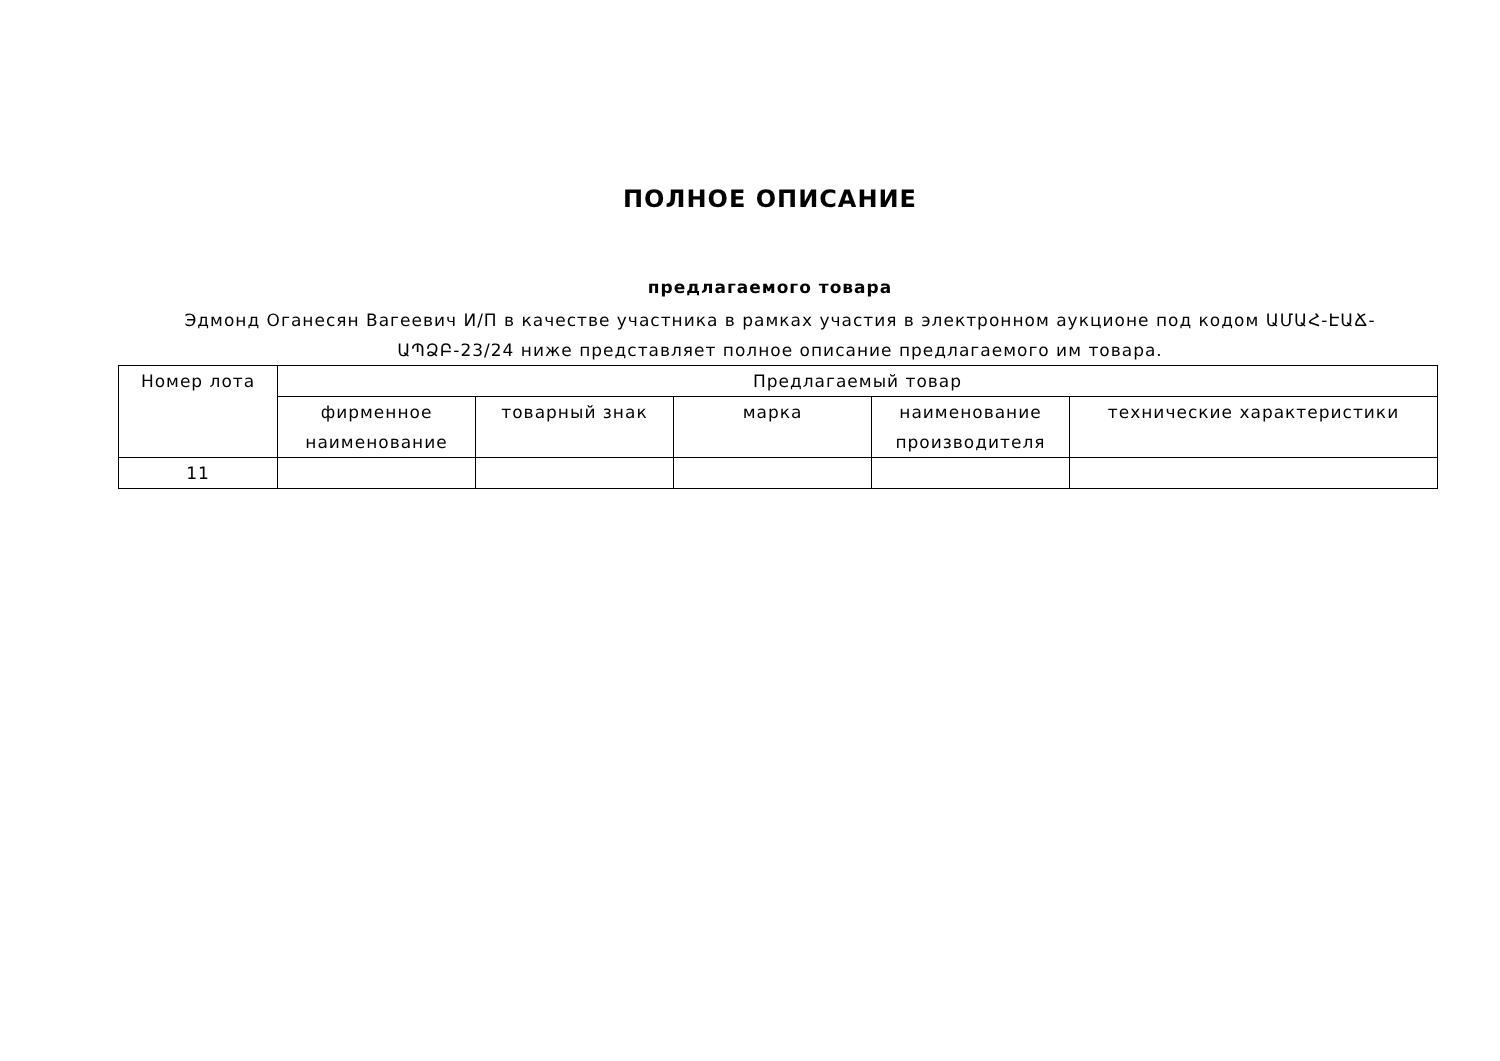ПОЛНОЕ ОПИСАНИЕ
предлагаемого товара
Эдмонд Оганесян Вагеевич И/П в качестве участника в рамках участия в электронном аукционе под кодом ԱՄԱՀ-ԷԱՃ-ԱՊՁԲ-23/24 ниже представляет полное описание предлагаемого им товара.
| Номер лота | Предлагаемый товар | | | | |
| --- | --- | --- | --- | --- | --- |
| | фирменное наименование | товарный знак | марка | наименование производителя | технические характеристики |
| 11 | | | | | |